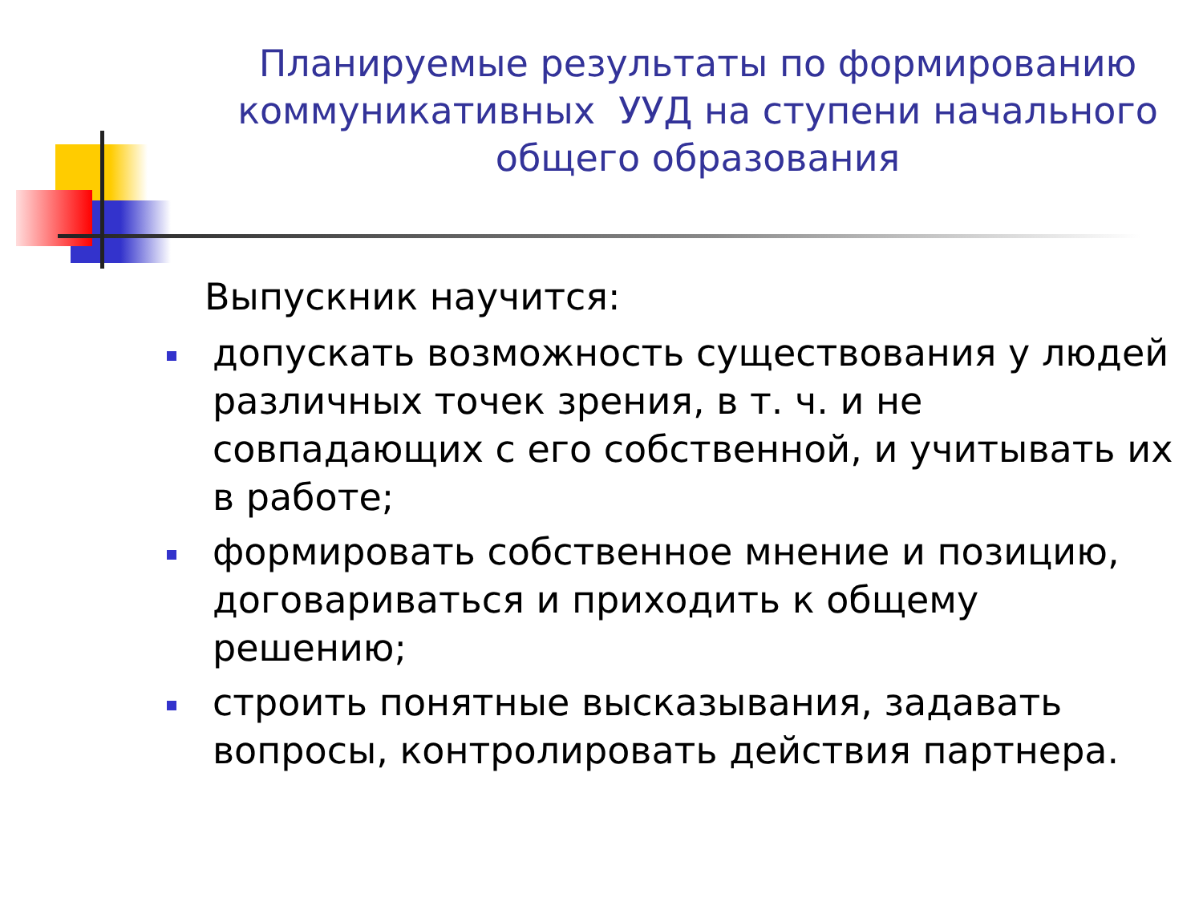Планируемые результаты по формированию коммуникативных УУД на ступени начального общего образования
Выпускник научится:
допускать возможность существования у людей различных точек зрения, в т. ч. и не совпадающих с его собственной, и учитывать их в работе;
формировать собственное мнение и позицию, договариваться и приходить к общему решению;
строить понятные высказывания, задавать вопросы, контролировать действия партнера.